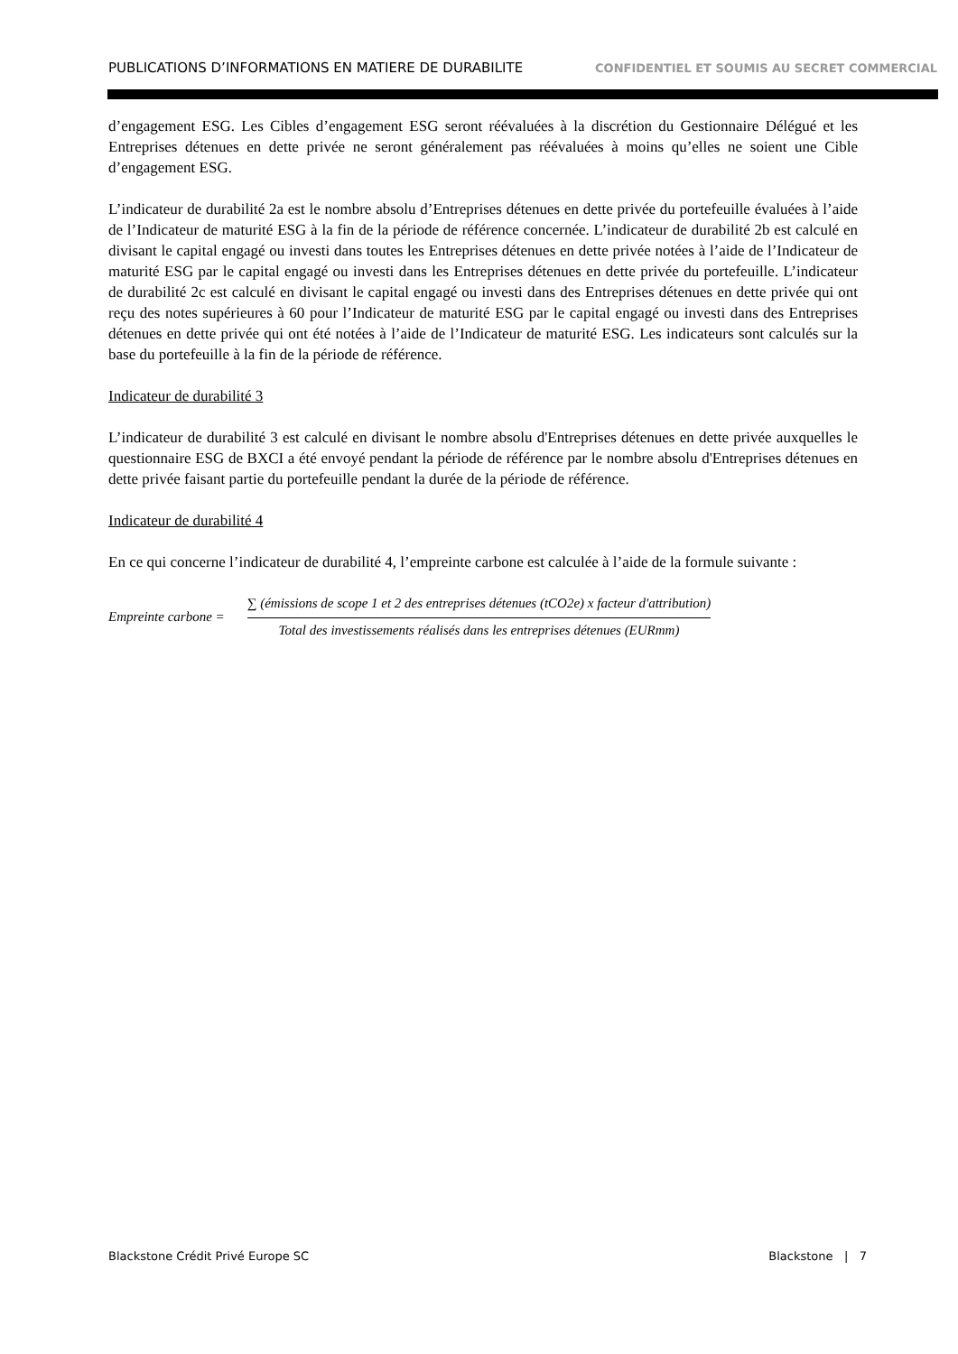PUBLICATIONS D’INFORMATIONS EN MATIERE DE DURABILITE CONFIDENTIEL ET SOUMIS AU SECRET COMMERCIAL
d’engagement ESG. Les Cibles d’engagement ESG seront réévaluées à la discrétion du Gestionnaire Délégué et les Entreprises détenues en dette privée ne seront généralement pas réévaluées à moins qu’elles ne soient une Cible d’engagement ESG.
L’indicateur de durabilité 2a est le nombre absolu d’Entreprises détenues en dette privée du portefeuille évaluées à l’aide de l’Indicateur de maturité ESG à la fin de la période de référence concernée. L’indicateur de durabilité 2b est calculé en divisant le capital engagé ou investi dans toutes les Entreprises détenues en dette privée notées à l’aide de l’Indicateur de maturité ESG par le capital engagé ou investi dans les Entreprises détenues en dette privée du portefeuille. L’indicateur de durabilité 2c est calculé en divisant le capital engagé ou investi dans des Entreprises détenues en dette privée qui ont reçu des notes supérieures à 60 pour l’Indicateur de maturité ESG par le capital engagé ou investi dans des Entreprises détenues en dette privée qui ont été notées à l’aide de l’Indicateur de maturité ESG. Les indicateurs sont calculés sur la base du portefeuille à la fin de la période de référence.
Indicateur de durabilité 3
L’indicateur de durabilité 3 est calculé en divisant le nombre absolu d'Entreprises détenues en dette privée auxquelles le questionnaire ESG de BXCI a été envoyé pendant la période de référence par le nombre absolu d'Entreprises détenues en dette privée faisant partie du portefeuille pendant la durée de la période de référence.
Indicateur de durabilité 4
En ce qui concerne l’indicateur de durabilité 4, l’empreinte carbone est calculée à l’aide de la formule suivante :
Empreinte carbone =
∑ (émissions de scope 1 et 2 des entreprises détenues (tCO2e) x facteur d'attribution)
Total des investissements réalisés dans les entreprises détenues (EURmm)
Blackstone Crédit Privé Europe SC Blackstone | 7